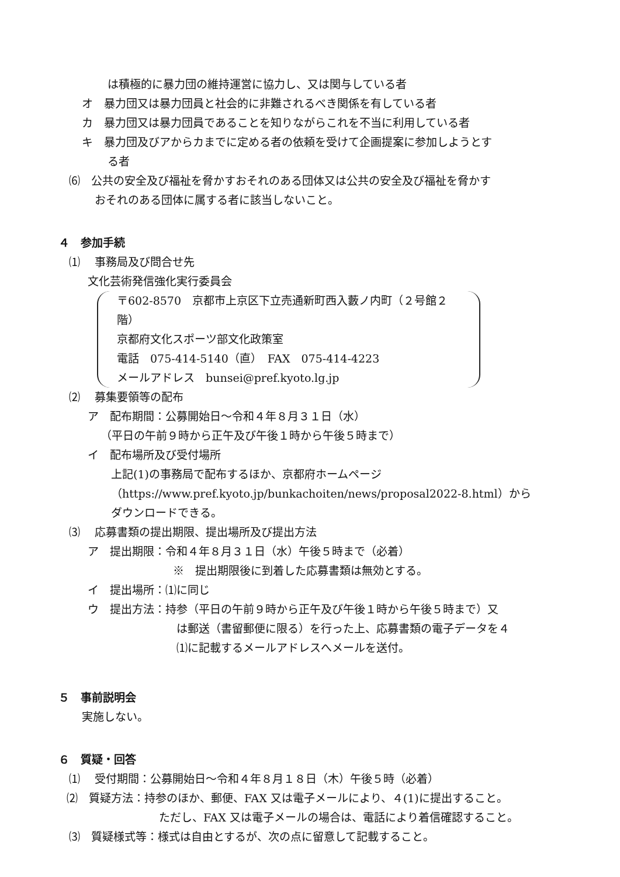は積極的に暴力団の維持運営に協力し、又は関与している者
オ　暴力団又は暴力団員と社会的に非難されるべき関係を有している者
カ　暴力団又は暴力団員であることを知りながらこれを不当に利用している者
キ　暴力団及びアからカまでに定める者の依頼を受けて企画提案に参加しようとす
る者
⑹　公共の安全及び福祉を脅かすおそれのある団体又は公共の安全及び福祉を脅かす
おそれのある団体に属する者に該当しないこと。
４　参加手続
⑴　 事務局及び問合せ先
文化芸術発信強化実行委員会
〒602-8570　京都市上京区下立売通新町西入藪ノ内町（２号館２階）
京都府文化スポーツ部文化政策室
電話　075-414-5140（直）　FAX　075-414-4223
メールアドレス　bunsei@pref.kyoto.lg.jp
⑵　 募集要領等の配布
ア　配布期間：公募開始日～令和４年８月３１日（水）
（平日の午前９時から正午及び午後１時から午後５時まで）
イ　配布場所及び受付場所
上記(1)の事務局で配布するほか、京都府ホームページ
（https://www.pref.kyoto.jp/bunkachoiten/news/proposal2022-8.html）から
ダウンロードできる。
⑶　 応募書類の提出期限、提出場所及び提出方法
ア　提出期限：令和４年８月３１日（水）午後５時まで（必着）
※　提出期限後に到着した応募書類は無効とする。
イ　提出場所：⑴に同じ
ウ　提出方法：持参（平日の午前９時から正午及び午後１時から午後５時まで）又
は郵送（書留郵便に限る）を行った上、応募書類の電子データを４
⑴に記載するメールアドレスへメールを送付。
５　事前説明会
実施しない。
６　質疑・回答
⑴　 受付期間：公募開始日～令和４年８月１８日（木）午後５時（必着）
⑵　質疑方法：持参のほか、郵便、FAX 又は電子メールにより、４(1)に提出すること。
ただし、FAX 又は電子メールの場合は、電話により着信確認すること。
⑶　質疑様式等：様式は自由とするが、次の点に留意して記載すること。